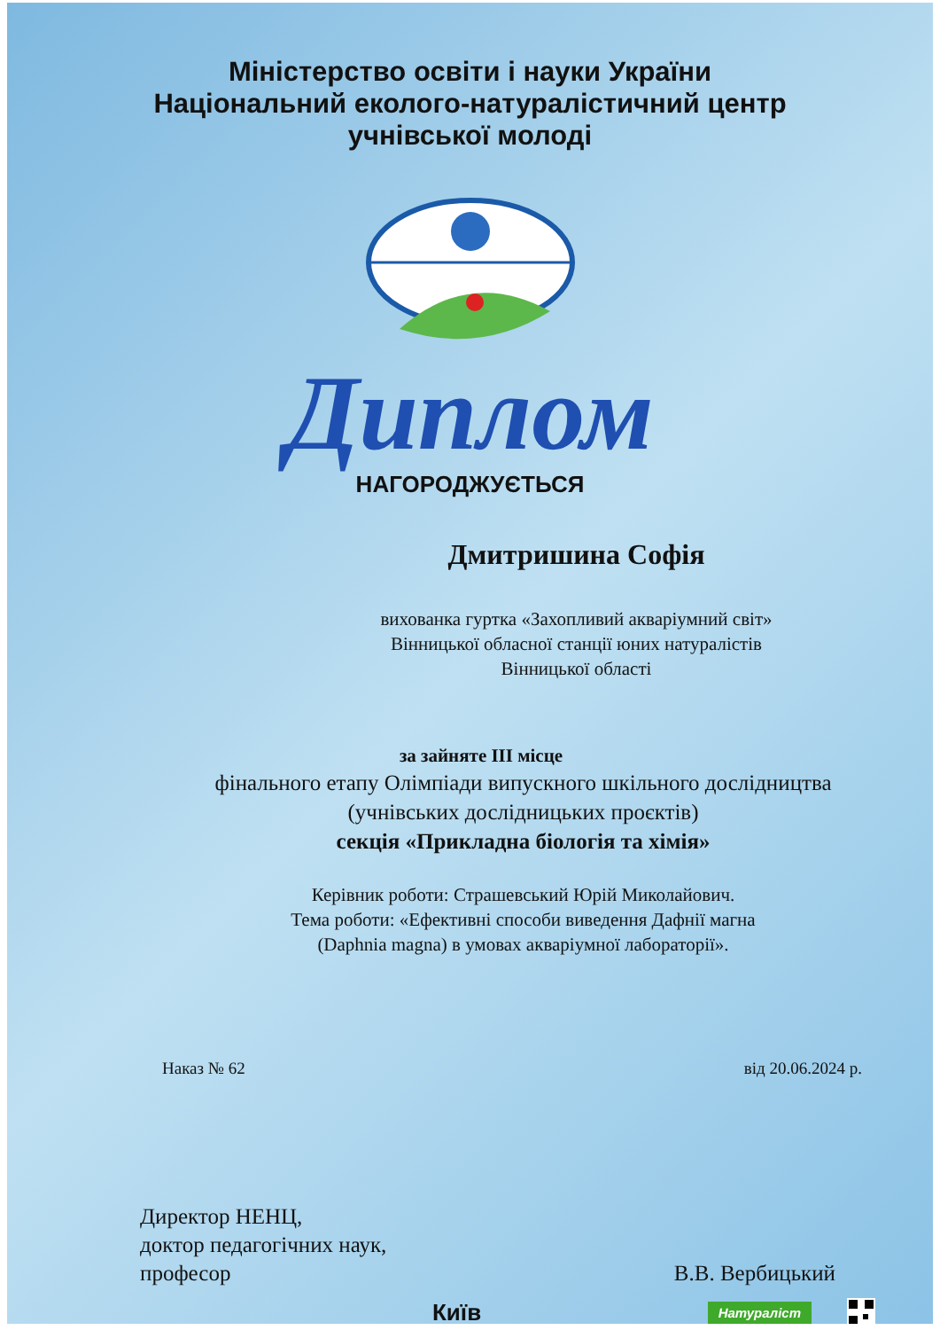Міністерство освіти і науки України
Національний еколого-натуралістичний центр
учнівської молоді
Диплом
НАГОРОДЖУЄТЬСЯ
Дмитришина Софія
вихованка гуртка «Захопливий акваріумний світ»
Вінницької обласної станції юних натуралістів
Вінницької області
за зайняте ІІІ місце
фінального етапу Олімпіади випускного шкільного дослідництва
(учнівських дослідницьких проєктів)
секція «Прикладна біологія та хімія»
Керівник роботи: Страшевський Юрій Миколайович.
Тема роботи: «Ефективні способи виведення Дафнії магна
(Daphnia magna) в умовах акваріумної лабораторії».
Наказ № 62 від 20.06.2024 р.
Директор НЕНЦ,
доктор педагогічних наук,
професор
В.В. Вербицький
Київ Натураліст